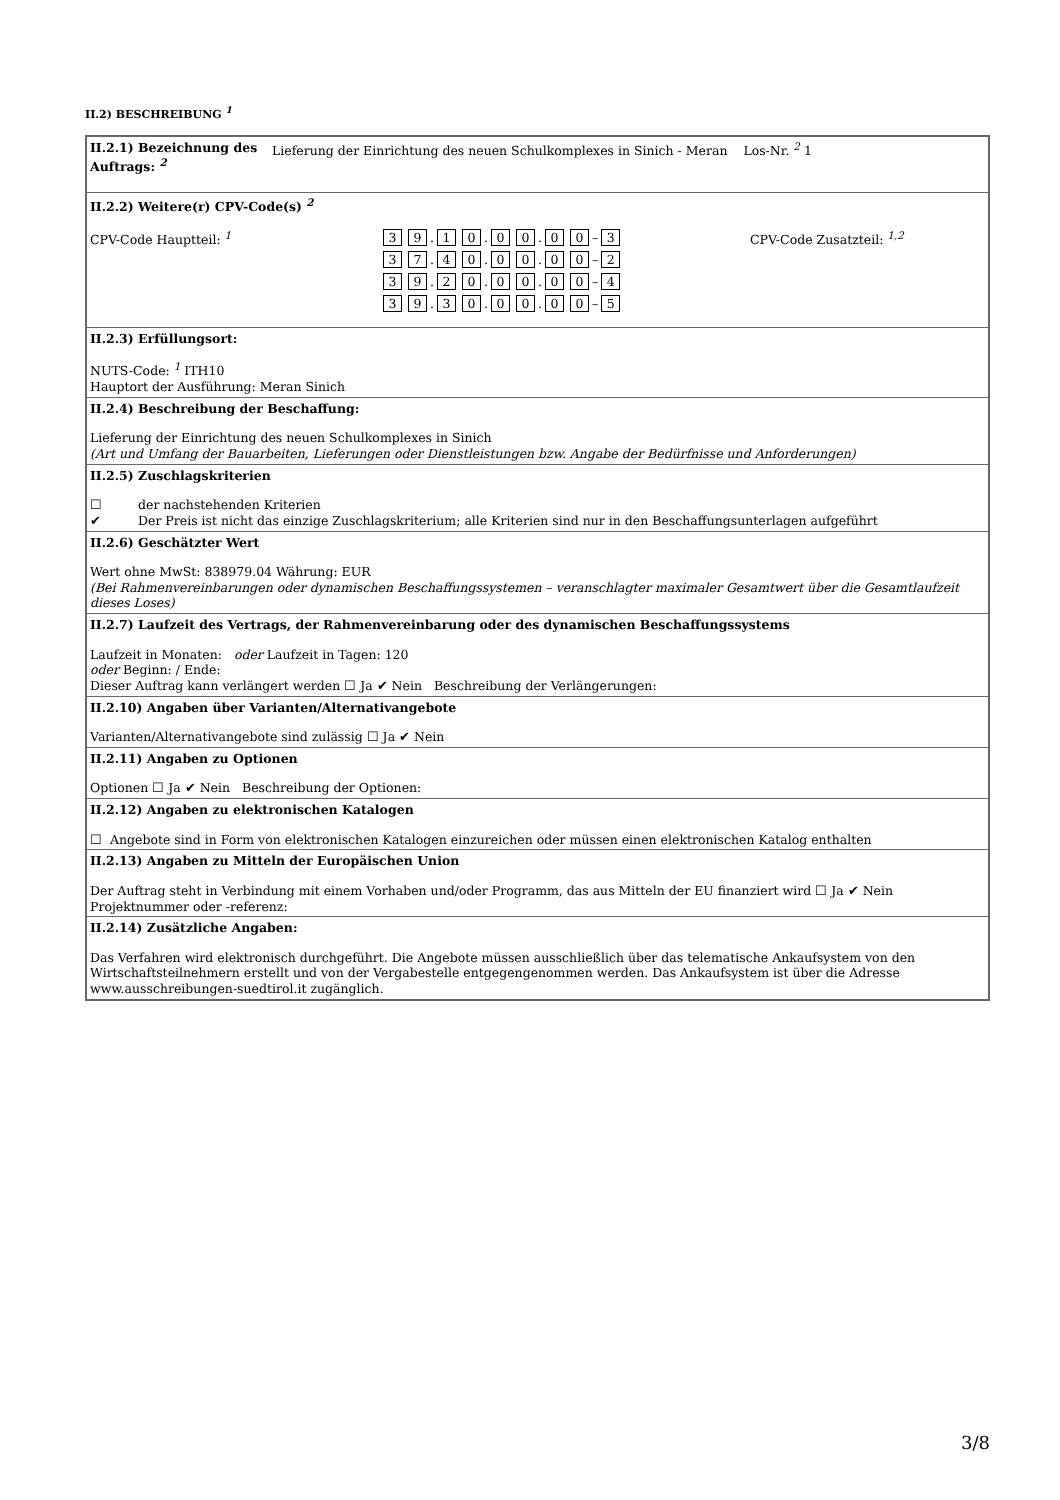II.2) BESCHREIBUNG <sup>1</sup>
| II.2.1) Bezeichnung des Auftrags: <sup>2</sup> Lieferung der Einrichtung des neuen Schulkomplexes in Sinich - Meran Los-Nr. <sup>2</sup> 1 |
| II.2.2) Weitere(r) CPV-Code(s) <sup>2</sup> CPV-Code Hauptteil: <sup>1</sup> 3 9 . 1 0 . 0 0 . 0 0 – 3 3 7 . 4 0 . 0 0 . 0 0 – 2 3 9 . 2 0 . 0 0 . 0 0 – 4 3 9 . 3 0 . 0 0 . 0 0 – 5 CPV-Code Zusatzteil: <sup>1,2</sup> |
| II.2.3) Erfüllungsort: NUTS-Code: <sup>1</sup> ITH10 Hauptort der Ausführung: Meran Sinich |
| II.2.4) Beschreibung der Beschaffung: Lieferung der Einrichtung des neuen Schulkomplexes in Sinich (Art und Umfang der Bauarbeiten, Lieferungen oder Dienstleistungen bzw. Angabe der Bedürfnisse und Anforderungen) |
| II.2.5) Zuschlagskriterien ☐ der nachstehenden Kriterien ✔ Der Preis ist nicht das einzige Zuschlagskriterium; alle Kriterien sind nur in den Beschaffungsunterlagen aufgeführt |
| II.2.6) Geschätzter Wert Wert ohne MwSt: 838979.04 Währung: EUR (Bei Rahmenvereinbarungen oder dynamischen Beschaffungssystemen – veranschlagter maximaler Gesamtwert über die Gesamtlaufzeit dieses Loses) |
| II.2.7) Laufzeit des Vertrags, der Rahmenvereinbarung oder des dynamischen Beschaffungssystems Laufzeit in Monaten: oder Laufzeit in Tagen: 120 oder Beginn: / Ende: Dieser Auftrag kann verlängert werden ☐ Ja ✔ Nein Beschreibung der Verlängerungen: |
| II.2.10) Angaben über Varianten/Alternativangebote Varianten/Alternativangebote sind zulässig ☐ Ja ✔ Nein |
| II.2.11) Angaben zu Optionen Optionen ☐ Ja ✔ Nein Beschreibung der Optionen: |
| II.2.12) Angaben zu elektronischen Katalogen ☐ Angebote sind in Form von elektronischen Katalogen einzureichen oder müssen einen elektronischen Katalog enthalten |
| II.2.13) Angaben zu Mitteln der Europäischen Union Der Auftrag steht in Verbindung mit einem Vorhaben und/oder Programm, das aus Mitteln der EU finanziert wird ☐ Ja ✔ Nein Projektnummer oder -referenz: |
| II.2.14) Zusätzliche Angaben: Das Verfahren wird elektronisch durchgeführt. Die Angebote müssen ausschließlich über das telematische Ankaufsystem von den Wirtschaftsteilnehmern erstellt und von der Vergabestelle entgegengenommen werden. Das Ankaufsystem ist über die Adresse www.ausschreibungen-suedtirol.it zugänglich. |
3/8